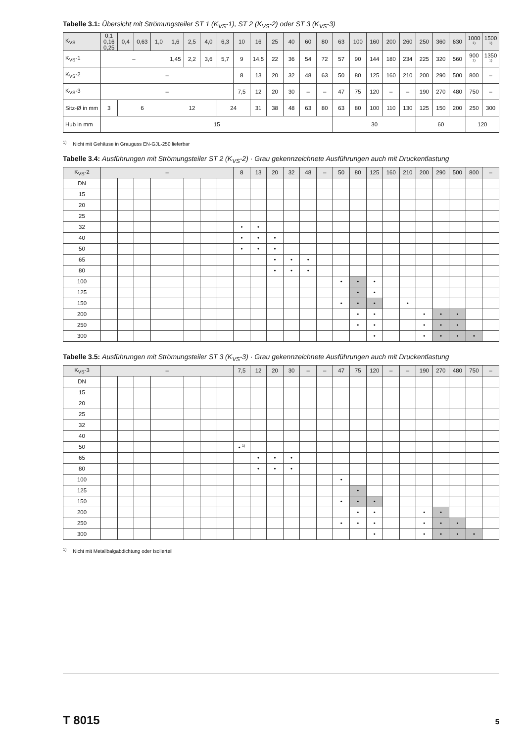Tabelle 3.1: Übersicht mit Strömungsteiler ST 1 (K<sub>VS</sub>-1), ST 2 (K<sub>VS</sub>-2) oder ST 3 (K<sub>VS</sub>-3)
| K<sub>VS</sub> | 0,1 0,16 0,25 | 0,4 | 0,63 | 1,0 | 1,6 | 2,5 | 4,0 | 6,3 | 10 | 16 | 25 | 40 | 60 | 80 | 63 | 100 | 160 | 200 | 260 | 250 | 360 | 630 | 1000 <sup>1)</sup> | 1500 <sup>1)</sup> |
| K<sub>VS</sub>-1 | – | | | | 1,45 | 2,2 | 3,6 | 5,7 | 9 | 14,5 | 22 | 36 | 54 | 72 | 57 | 90 | 144 | 180 | 234 | 225 | 320 | 560 | 900 <sup>1)</sup> | 1350 <sup>1)</sup> |
| K<sub>VS</sub>-2 | – | | | | | | | | 8 | 13 | 20 | 32 | 48 | 63 | 50 | 80 | 125 | 160 | 210 | 200 | 290 | 500 | 800 | – |
| K<sub>VS</sub>-3 | – | | | | | | | | 7,5 | 12 | 20 | 30 | – | – | 47 | 75 | 120 | – | – | 190 | 270 | 480 | 750 | – |
| Sitz-Ø in mm | 3 | 6 | | | 12 | | | 24 | | 31 | 38 | 48 | 63 | 80 | 63 | 80 | 100 | 110 | 130 | 125 | 150 | 200 | 250 | 300 |
| Hub in mm | 15 | | | | | | | | | | | | | | 30 | | | | | 60 | | | 120 | |
<sup>1)</sup> Nicht mit Gehäuse in Grauguss EN-GJL-250 lieferbar
Tabelle 3.4: Ausführungen mit Strömungsteiler ST 2 (K<sub>VS</sub>-2) · Grau gekennzeichnete Ausführungen auch mit Druckentlastung
| K<sub>VS</sub>-2 | – | | | | | | | | 8 | 13 | 20 | 32 | 48 | – | 50 | 80 | 125 | 160 | 210 | 200 | 290 | 500 | 800 | – |
| DN | | | | | | | | | | | | | | | | | | | | | | | | |
| 15 | | | | | | | | | | | | | | | | | | | | | | | | |
| 20 | | | | | | | | | | | | | | | | | | | | | | | | |
| 25 | | | | | | | | | | | | | | | | | | | | | | | | |
| 32 | | | | | | | | | • | • | | | | | | | | | | | | | | |
| 40 | | | | | | | | | • | • | • | | | | | | | | | | | | | |
| 50 | | | | | | | | | • | • | • | | | | | | | | | | | | | |
| 65 | | | | | | | | | | | • | • | • | | | | | | | | | | | |
| 80 | | | | | | | | | | | • | • | • | | | | | | | | | | | |
| 100 | | | | | | | | | | | | | | | • | • | • | | | | | | | |
| 125 | | | | | | | | | | | | | | | | • | • | | | | | | | |
| 150 | | | | | | | | | | | | | | | • | • | • | | • | | | | | |
| 200 | | | | | | | | | | | | | | | | • | • | | | • | • | • | | |
| 250 | | | | | | | | | | | | | | | | • | • | | | • | • | • | | |
| 300 | | | | | | | | | | | | | | | | | • | | | • | • | • | • | |
Tabelle 3.5: Ausführungen mit Strömungsteiler ST 3 (K<sub>VS</sub>-3) · Grau gekennzeichnete Ausführungen auch mit Druckentlastung
| K<sub>VS</sub>-3 | – | | | | | | | | 7,5 | 12 | 20 | 30 | – | – | 47 | 75 | 120 | – | – | 190 | 270 | 480 | 750 | – |
| DN | | | | | | | | | | | | | | | | | | | | | | | | |
| 15 | | | | | | | | | | | | | | | | | | | | | | | | |
| 20 | | | | | | | | | | | | | | | | | | | | | | | | |
| 25 | | | | | | | | | | | | | | | | | | | | | | | | |
| 32 | | | | | | | | | | | | | | | | | | | | | | | | |
| 40 | | | | | | | | | | | | | | | | | | | | | | | | |
| 50 | | | | | | | | | • <sup>1)</sup> | | | | | | | | | | | | | | | |
| 65 | | | | | | | | | | • | • | • | | | | | | | | | | | | |
| 80 | | | | | | | | | | • | • | • | | | | | | | | | | | | |
| 100 | | | | | | | | | | | | | | | • | | | | | | | | | |
| 125 | | | | | | | | | | | | | | | | • | | | | | | | | |
| 150 | | | | | | | | | | | | | | | • | • | • | | | | | | | |
| 200 | | | | | | | | | | | | | | | | • | • | | | • | • | | | |
| 250 | | | | | | | | | | | | | | | • | • | • | | | • | • | • | | |
| 300 | | | | | | | | | | | | | | | | | • | | | • | • | • | • | |
<sup>1)</sup> Nicht mit Metallbalgabdichtung oder Isolierteil
T 8015 5